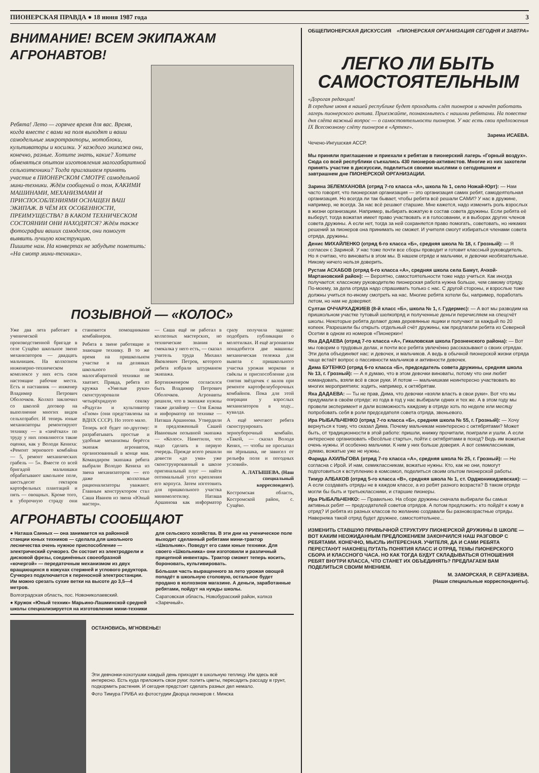ПИОНЕРСКАЯ ПРАВДА ● 18 июня 1987 года 3
ВНИМАНИЕ! ВСЕМ ЭКИПАЖАМ АГРОНАВТОВ!
Ребята! Лето — горячее время для вас. Время, когда вместе с вами на поля выходят и ваши самодельные микротракторы, мотоблоки, культиваторы и косилки. У каждого экипажа они, конечно, разные. Хотите знать, какие? Хотите обменяться опытом изготовления малогабаритной сельхозтехники? Тогда приглашаем принять участие в ПИОНЕРСКОМ СМОТРЕ самодельной мини-техники. Ждём сообщений о том, КАКИМИ МАШИНАМИ, МЕХАНИЗМАМИ И ПРИСПОСОБЛЕНИЯМИ ОСНАЩЕН ВАШ ЭКИПАЖ. В ЧЁМ ИХ ОСОБЕННОСТИ, ПРЕИМУЩЕСТВА? В КАКОМ ТЕХНИЧЕСКОМ СОСТОЯНИИ ОНИ НАХОДЯТСЯ? Ждём также фотографии ваших самоделок, они помогут выявить лучшую конструкцию.
Пишите нам. На конвертах не забудьте пометить: «На смотр мини-техники».
ПОЗЫВНОЙ — «КОЛОС»
Уже два лета работает в ученической производственной бригаде в селе Сущёво школьное звено механизаторов — двадцать мальчишек. На колхозном инженерно-техническом комплексе у них есть свои настоящие рабочие места. Есть и наставник — инженер Владимир Петрович Оболочков. Колхоз заключил со школой договор на выполнение многих видов сельхозработ. И теперь юные механизаторы ремонтируют технику — в «зачётках» по труду у них появляются такие оценки, как у Володи Кениха: «Ремонт зернового комбайна — 5, ремонт механических грабель — 5». Вместе со всей бригадой мальчишки обрабатывают школьное поле, шестьдесят гектаров картофельных плантаций и пять — овощных. Кроме того, в уборочную страду они становятся помощниками комбайнеров.
Ребята в звене работящие и знающие технику. В то же время на пришкольном участке и на делянках школьного поля малогабаритной техники не хватает. Правда, ребята из кружка «Умелые руки» сконструировали четырёхрядную сеялку «Радуга» и культиватор «Гном» (они представлены на ВДНХ СССР). Но этого мало.
Теперь всё будет по-другому: разрабатывать простые и удобные механизмы берётся экипаж агронавтов, организованный в конце мая. Командиром экипажа ребята выбрали Володю Кениха из звена механизаторов — его даже колхозные рационализаторы уважают. Главным конструктором стал Саша Иванов из звена «Юный мастер».
— Саша ещё не работал в колхозных мастерских, но технические знания и смекалка у него есть, — сказал учитель труда Михаил Яковлевич Петров, которого ребята избрали штурманом экипажа.
Бортинженером согласился быть Владимир Петрович Оболочков. Агронавты решили, что в экипаже нужны также дизайнер — Оля Ежова и информатор по технике — Наташа Аршинова. Утвердили и предложенный Сашей Ивановым позывной экипажа — «Колос». Наметили, что надо сделать в первую очередь. Прежде всего решили довести «до ума» уже сконструированный в школе оригинальный плуг — найти оптимальный угол крепления его корпуса. Затем изготовить для пришкольного участка минимолотилку. Наташа Аршинова как информатор сразу получила задание: подобрать публикации о молотилках. И ещё агронавтам понадобится две машины: механическая тележка для вывоза с пришкольного участка урожая моркови и свёклы и приспособление для снятия звёздочек с валов при ремонте картофелеуборочных комбайнов. Пока для этой операции у взрослых механизаторов в ходу... кувалда.
А ещё мечтают ребята сконструировать зерноуборочный комбайн. «Такой, — сказал Володя Кених, — чтобы не просыпал ни зёрнышка, не зависел от рельефа поля и погодных условий».
А. ЛАТЫШЕВА. (Наш специальный корреспондент).
Костромская область, Костромской район, с. Сущёво.
АГРОНАВТЫ СООБЩАЮТ
● Наташа Санных — она занимается на районной станции юных техников — сделала для школьного лесничества очень нужное приспособление — электрический сучкорез. Он состоит из электродрели и дисковой фрезы, соединённых своеобразной «кочергой» — передаточным механизмом из двух вращающихся в кожухах стержней и углового редуктора. Сучкорез подключается к переносной электростанции. Им можно срезать сухие ветки на высоте до 3,5—4 метров.
Волгоградская область, пос. Новониколаевский.
● Кружок «Юный техник» Марьино-Лашминской средней школы специализируется на изготовлении мини-техники для сельского хозяйства. В эти дни на ученическое поле выходит сделанный ребятами мини-трактор «Школьник». Поведут его сами юные техники. Для своего «Школьника» они изготовили и различный прицепной инвентарь. Трактор сможет теперь косить, бороновать, культивировать.
Бóльшая часть выращенного за лето урожая овощей попадёт в школьную столовую, остальное будет продано в колхозном магазине. А деньги, заработанные ребятами, пойдут на нужды школы.
Саратовская область, Новобурасский район, колхоз «Заречный».
ОСТАНОВИСЬ, МГНОВЕНЬЕ!
Эти девчонки-хохотушки каждый день приходят в школьную теплицу. Им здесь всё интересно. Есть куда приложить свои руки: полить цветы, пересадить рассаду в грунт, подкормить растения. И сегодня предстоит сделать разных дел немало.
Фото Тимура ГРИБА из фотостудии Дворца пионеров г. Минска
ОБЩЕПИОНЕРСКАЯ ДИСКУССИЯ «ПИОНЕРСКАЯ ОРГАНИЗАЦИЯ СЕГОДНЯ И ЗАВТРА»
ЛЕГКО ЛИ БЫТЬ САМОСТОЯТЕЛЬНЫМ
«Дорогая редакция!
В середине июня в нашей республике будет проходить слёт пионеров и начнёт работать лагерь пионерского актива. Приезжайте, познакомьтесь с нашими ребятами. На повестке дня слёта важный вопрос — о самостоятельности пионеров. У нас есть свои предложения IX Всесоюзному слёту пионеров в «Артеке».
Зарема ИСАЕВА.
Чечено-Ингушская АССР.
Мы приняли приглашение и приехали к ребятам в пионерский лагерь «Горный воздух». Сюда со всей республики съехались 430 пионеров-активистов. Многие из них захотели принять участие в дискуссии, поделиться своими мыслями о сегодняшнем и завтрашнем дне ПИОНЕРСКОЙ ОРГАНИЗАЦИИ.
Зарина ЗЕЛЕМХАНОВА (отряд 7-го класса «А», школа № 1, село Ножай-Юрт): — Нам часто говорят, что пионерская организация — это организация самих ребят, самодеятельная организация. Но всегда ли так бывает, чтобы ребята всё решали САМИ? У нас в дружине, например, не всегда. За нас всё решают старшие. Мне кажется, надо изменить роль взрослых в жизни организации. Например, выбирать вожатую в состав совета дружины. Если ребята её выберут, тогда вожатая имеет право участвовать и в голосовании, и в выборах других членов совета дружины. А если нет, тогда за ней сохраняется право помогать, советовать, но никаких решений за пионеров она принимать не сможет. И учителя смогут избираться членами совета отряда, дружины.
Денис МИХАЙЛЕНКО (отряд 6-го класса «Б», средняя школа № 18, г. Грозный): — Я согласен с Зариной. У нас тоже почти все сборы проводит и готовит классный руководитель. Но я считаю, что виноваты в этом мы. В нашем отряде и мальчики, и девочки необязательные. Никому ничего нельзя доверить.
Рустам АСХАБОВ (отряд 6-го класса «А», средняя школа села Бамут, Ачхой-Мартановский район): — Вероятно, самостоятельности тоже надо учиться. Как иногда получается: классному руководителю пионерская работа нужна больше, чем самому отряду. По-моему, за дела отряда надо спрашивать только с нас. С другой стороны, и взрослые тоже должны учиться по-иному смотреть на нас. Многие ребята хотели бы, например, поработать летом, но нам не доверяют.
Султан ОЧЧАРХАДЖИЕВ (8-й класс «Б», школа № 1, г. Гудермес): — А вот мы разводим на пришкольном участке тутовый шелкопряд и полученные деньги перечисляем на спецсчёт школы. Некоторые ребята делают дома деревянные ящики и получают за каждый по 20 копеек. Разрешили бы открыть отдельный счёт дружины, как предлагали ребята из Северной Осетии в одном из номеров «Пионерки»!
Яха ДАДАЕВА (отряд 7-го класса «А», Гикаловская школа Грозненского района): — Вот мы говорим о трудовых делах, и почти все ребята увлечённо рассказывают о своих отрядах. Эти дела объединяют нас: и девочек, и мальчиков. А ведь в обычной пионерской жизни отряда чаще встаёт вопрос о пассивности мальчиков и активности девочек.
Дима БУТЕНКО (отряд 6-го класса «Б», председатель совета дружины, средняя школа № 13, г. Грозный): — А я думаю, что в этом девочки виноваты, потому что они любят командовать, взяли всё в свои руки. И потом — мальчишкам неинтересно участвовать во многих мероприятиях: ходить, например, к октябрятам.
Яха ДАДАЕВА: — Ты не прав, Дима, что девочки «взяли власть в свои руки». Вот что мы придумали в своём отряде: из года в год у нас выбирали одних и тех же. А в этом году мы провели эксперимент и дали возможность каждому в отряде хоть по неделе или месяцу попробовать себя в роли председателя совета отряда, звеньевого.
Ира РЫБАЛЬЧЕНКО (отряд 7-го класса «Б», средняя школа № 55, г. Грозный): — Хочу вернуться к тому, что сказал Дима. Почему мальчикам неинтересно с октябрятами? Может быть, от традиционности в этой работе: пришли, книжку прочитали, поиграли и ушли. А если интереснее организовать «Весёлые старты», пойти с октябрятами в поход? Ведь им вожатые очень нужны. И особенно мальчики. К ним у них больше доверия. А вот семиклассникам, думаю, вожатые уже не нужны.
Фарида АХИЛЬГОВА (отряд 7-го класса «А», средняя школа № 25, г. Грозный): — Не согласна с Ирой. И нам, семиклассникам, вожатые нужны. Кто, как не они, помогут подготовиться к вступлению в комсомол, поделиться своим опытом пионерской работы.
Тимур АЛБАКОВ (отряд 5-го класса «В», средняя школа № 1, ст. Орджоникидзевская): — А если создавать отряды не в каждом классе, а из ребят разного возраста? В таком отряде могли бы быть и третьеклассники, и старшие пионеры.
Ира РЫБАЛЬЧЕНКО: — Правильно. На сборе дружины сначала выбирали бы самых активных ребят — председателей советов отрядов. А потом предложить: кто пойдёт к кому в отряд? И ребята из разных классов по желанию создавали бы разновозрастные отряды. Наверняка такой отряд будет дружнее, самостоятельнее...
ИЗМЕНИТЬ СТАВШУЮ ПРИВЫЧНОЙ СТРУКТУРУ ПИОНЕРСКОЙ ДРУЖИНЫ В ШКОЛЕ — ВОТ КАКИМ НЕОЖИДАННЫМ ПРЕДЛОЖЕНИЕМ ЗАКОНЧИЛСЯ НАШ РАЗГОВОР С РЕБЯТАМИ. КОНЕЧНО, МЫСЛЬ ИНТЕРЕСНАЯ. УЧИТЕЛЯ, ДА И САМИ РЕБЯТА ПЕРЕСТАНУТ НАКОНЕЦ ПУТАТЬ ПОНЯТИЯ КЛАСС И ОТРЯД, ТЕМЫ ПИОНЕРСКОГО СБОРА И КЛАССНОГО ЧАСА. НО КАК ТОГДА БУДУТ СКЛАДЫВАТЬСЯ ОТНОШЕНИЯ РЕБЯТ ВНУТРИ КЛАССА, ЧТО СТАНЕТ ИХ ОБЪЕДИНЯТЬ? ПРЕДЛАГАЕМ ВАМ ПОДЕЛИТЬСЯ СВОИМ МНЕНИЕМ.
М. ЗАМОРСКАЯ, Р. СЕРГАЗИЕВА.
(Наши специальные корреспонденты).